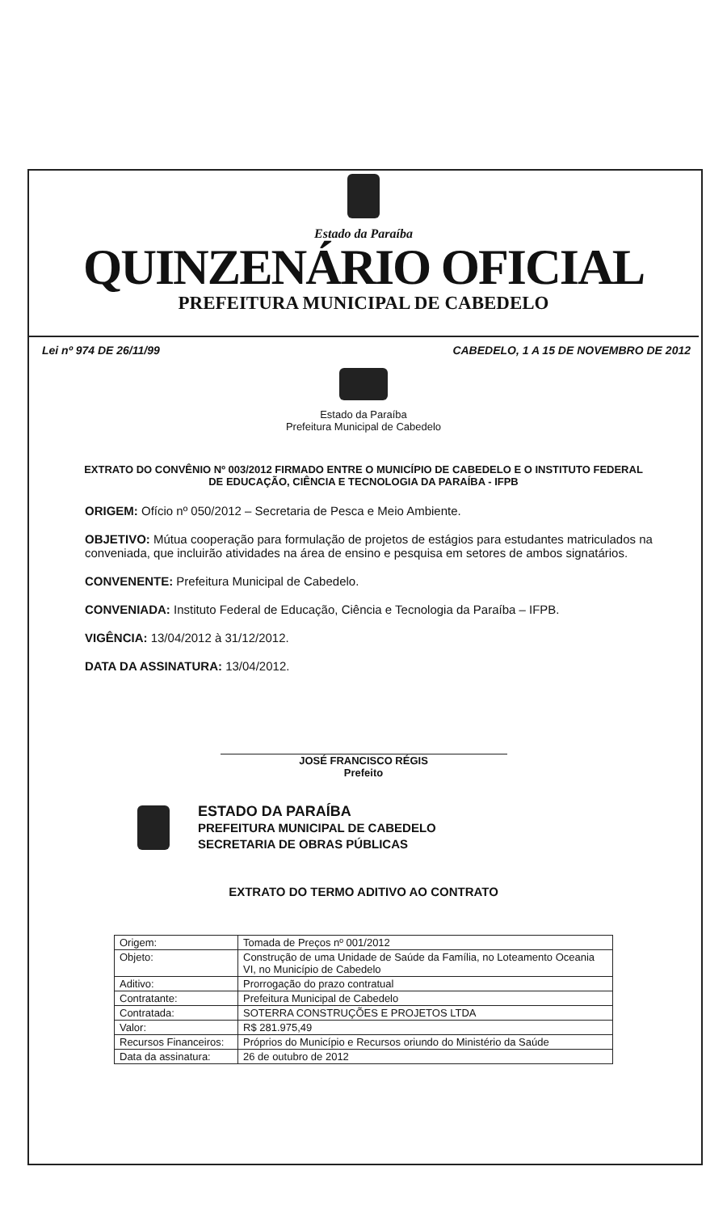Estado da Paraíba
QUINZENÁRIO OFICIAL
PREFEITURA MUNICIPAL DE CABEDELO
Lei nº 974 DE 26/11/99 CABEDELO, 1 A 15 DE NOVEMBRO DE 2012
Estado da Paraíba
Prefeitura Municipal de Cabedelo
EXTRATO DO CONVÊNIO Nº 003/2012 FIRMADO ENTRE O MUNICÍPIO DE CABEDELO E O INSTITUTO FEDERAL DE EDUCAÇÃO, CIÊNCIA E TECNOLOGIA DA PARAÍBA - IFPB
ORIGEM: Ofício nº 050/2012 – Secretaria de Pesca e Meio Ambiente.
OBJETIVO: Mútua cooperação para formulação de projetos de estágios para estudantes matriculados na conveniada, que incluirão atividades na área de ensino e pesquisa em setores de ambos signatários.
CONVENENTE: Prefeitura Municipal de Cabedelo.
CONVENIADA: Instituto Federal de Educação, Ciência e Tecnologia da Paraíba – IFPB.
VIGÊNCIA: 13/04/2012 à 31/12/2012.
DATA DA ASSINATURA: 13/04/2012.
JOSÉ FRANCISCO RÉGIS
Prefeito
ESTADO DA PARAÍBA
PREFEITURA MUNICIPAL DE CABEDELO
SECRETARIA DE OBRAS PÚBLICAS
EXTRATO DO TERMO ADITIVO AO CONTRATO
| Origem: | Tomada de Preços nº 001/2012 |
| Objeto: | Construção de uma Unidade de Saúde da Família, no Loteamento Oceania VI, no Município de Cabedelo |
| Aditivo: | Prorrogação do prazo contratual |
| Contratante: | Prefeitura Municipal de Cabedelo |
| Contratada: | SOTERRA CONSTRUÇÕES E PROJETOS LTDA |
| Valor: | R$ 281.975,49 |
| Recursos Financeiros: | Próprios do Município e Recursos oriundo do Ministério da Saúde |
| Data da assinatura: | 26 de outubro de 2012 |